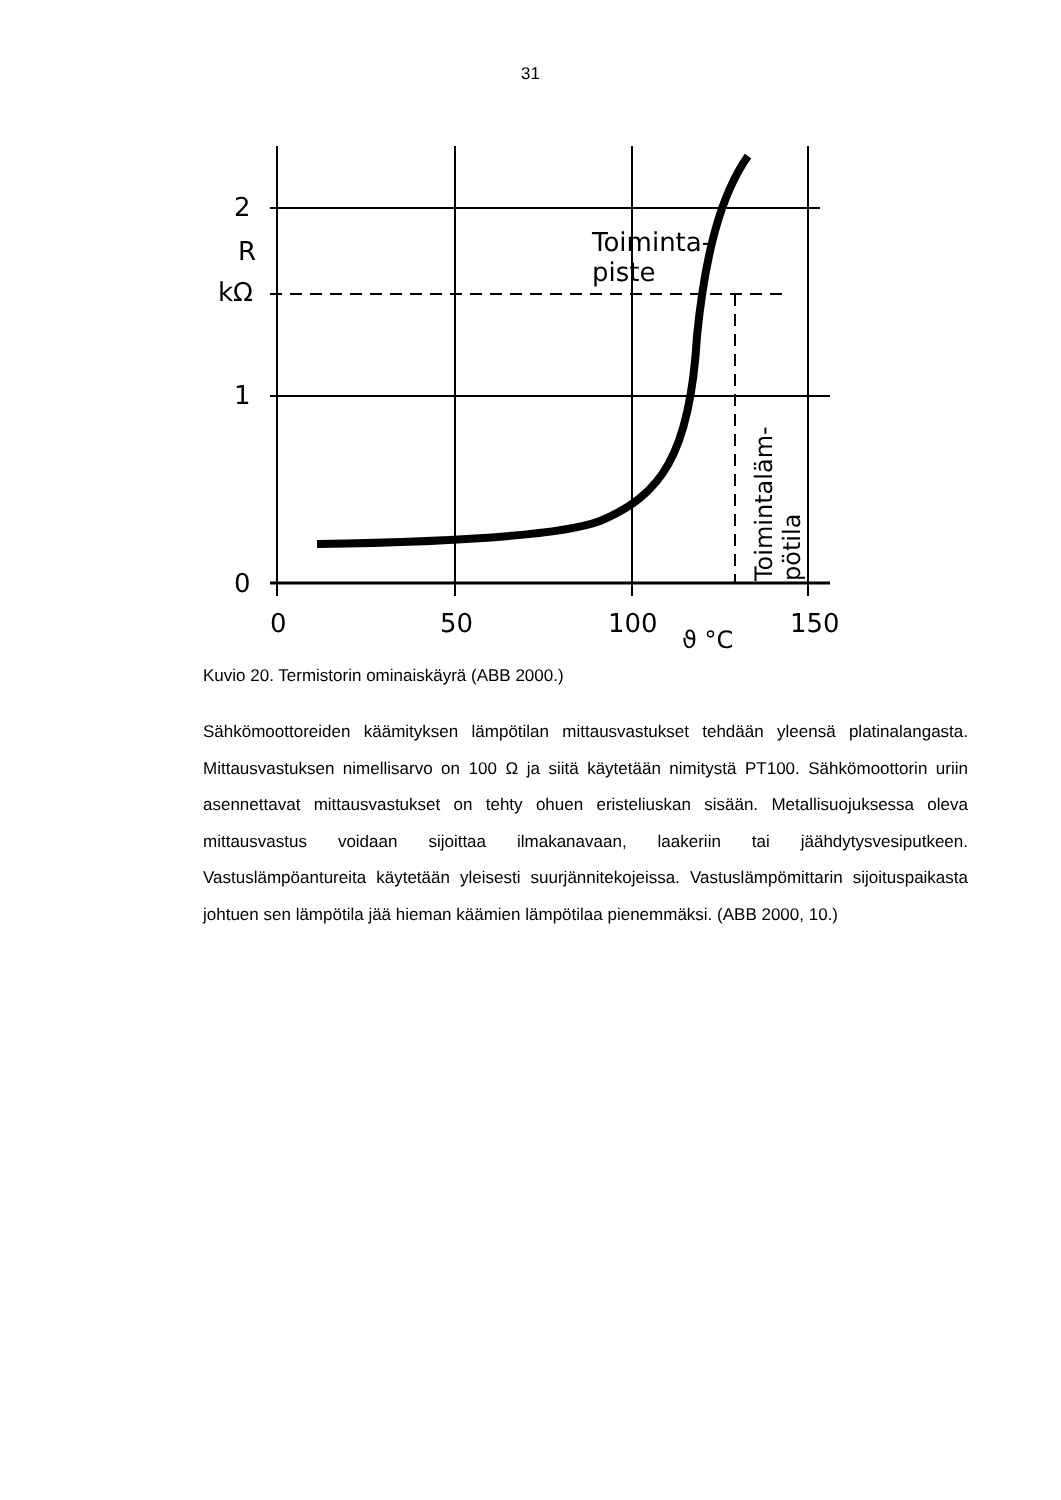31
2
R
kΩ
1
0
0
50
100
150
ϑ °C
Toiminta-
piste
Toimintaläm-
pötila
Kuvio 20. Termistorin ominaiskäyrä (ABB 2000.)
Sähkömoottoreiden käämityksen lämpötilan mittausvastukset tehdään yleensä platinalangasta. Mittausvastuksen nimellisarvo on 100 Ω ja siitä käytetään nimitystä PT100. Sähkömoottorin uriin asennettavat mittausvastukset on tehty ohuen eristeliuskan sisään. Metallisuojuksessa oleva mittausvastus voidaan sijoittaa ilmakanavaan, laakeriin tai jäähdytysvesiputkeen. Vastuslämpöantureita käytetään yleisesti suurjännitekojeissa. Vastuslämpömittarin sijoituspaikasta johtuen sen lämpötila jää hieman käämien lämpötilaa pienemmäksi. (ABB 2000, 10.)